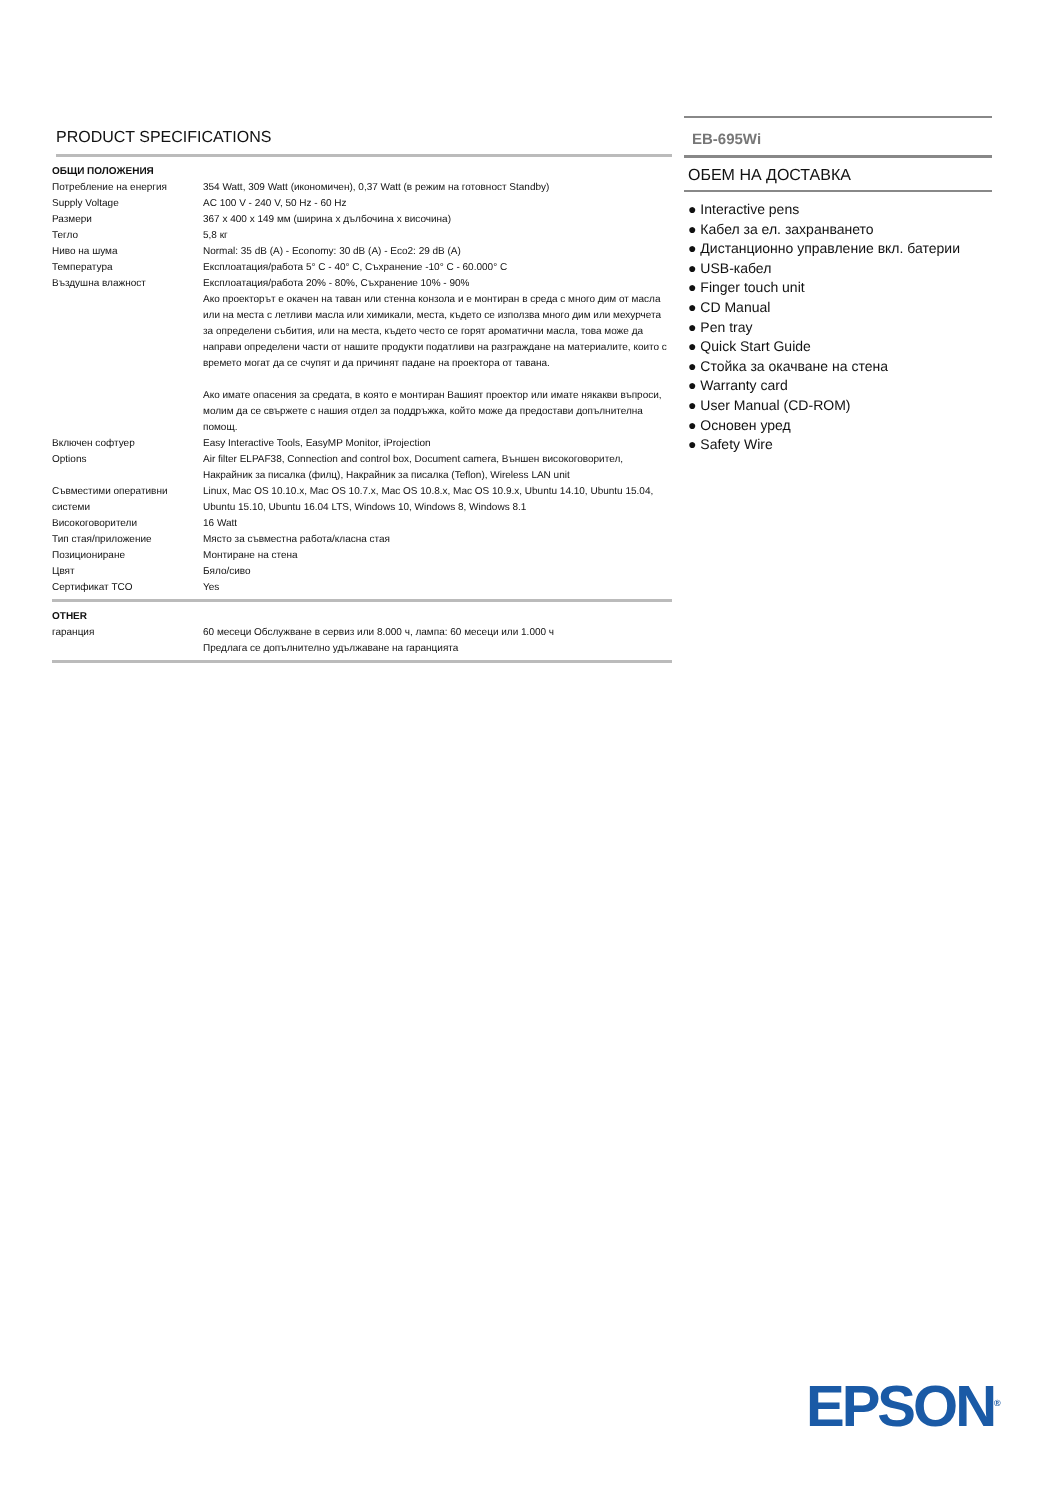PRODUCT SPECIFICATIONS
| ОБЩИ ПОЛОЖЕНИЯ | |
| Потребление на енергия | 354 Watt, 309 Watt (икономичен), 0,37 Watt (в режим на готовност Standby) |
| Supply Voltage | AC 100 V - 240 V, 50 Hz - 60 Hz |
| Размери | 367 x 400 x 149 мм (ширина x дълбочина x височина) |
| Тегло | 5,8 кг |
| Ниво на шума | Normal: 35 dB (A) - Economy: 30 dB (A) - Eco2: 29 dB (A) |
| Температура | Експлоатация/работа 5° C - 40° C, Съхранение -10° C - 60.000° C |
| Въздушна влажност | Експлоатация/работа 20% - 80%, Съхранение 10% - 90% Ако проекторът е окачен на таван или стенна конзола и е монтиран в среда с много дим от масла или на места с летливи масла или химикали, места, където се използва много дим или мехурчета за определени събития, или на места, където често се горят ароматични масла, това може да направи определени части от нашите продукти податливи на разграждане на материалите, които с времето могат да се счупят и да причинят падане на проектора от тавана. Ако имате опасения за средата, в която е монтиран Вашият проектор или имате някакви въпроси, молим да се свържете с нашия отдел за поддръжка, който може да предостави допълнителна помощ. |
| Включен софтуер | Easy Interactive Tools, EasyMP Monitor, iProjection |
| Options | Air filter ELPAF38, Connection and control box, Document camera, Външен високоговорител, Накрайник за писалка (филц), Накрайник за писалка (Teflon), Wireless LAN unit |
| Съвместими оперативни системи | Linux, Mac OS 10.10.x, Mac OS 10.7.x, Mac OS 10.8.x, Mac OS 10.9.x, Ubuntu 14.10, Ubuntu 15.04, Ubuntu 15.10, Ubuntu 16.04 LTS, Windows 10, Windows 8, Windows 8.1 |
| Високоговорители | 16 Watt |
| Тип стая/приложение | Място за съвместна работа/класна стая |
| Позициониране | Монтиране на стена |
| Цвят | Бяло/сиво |
| Сертификат TCO | Yes |
| OTHER | |
| гаранция | 60 месеци Обслужване в сервиз или 8.000 ч, лампа: 60 месеци или 1.000 ч Предлага се допълнително удължаване на гаранцията |
EB-695Wi
ОБЕМ НА ДОСТАВКА
● Interactive pens
● Кабел за ел. захранването
● Дистанционно управление вкл. батерии
● USB-кабел
● Finger touch unit
● CD Manual
● Pen tray
● Quick Start Guide
● Стойка за окачване на стена
● Warranty card
● User Manual (CD-ROM)
● Основен уред
● Safety Wire
EPSON<sup>®</sup>